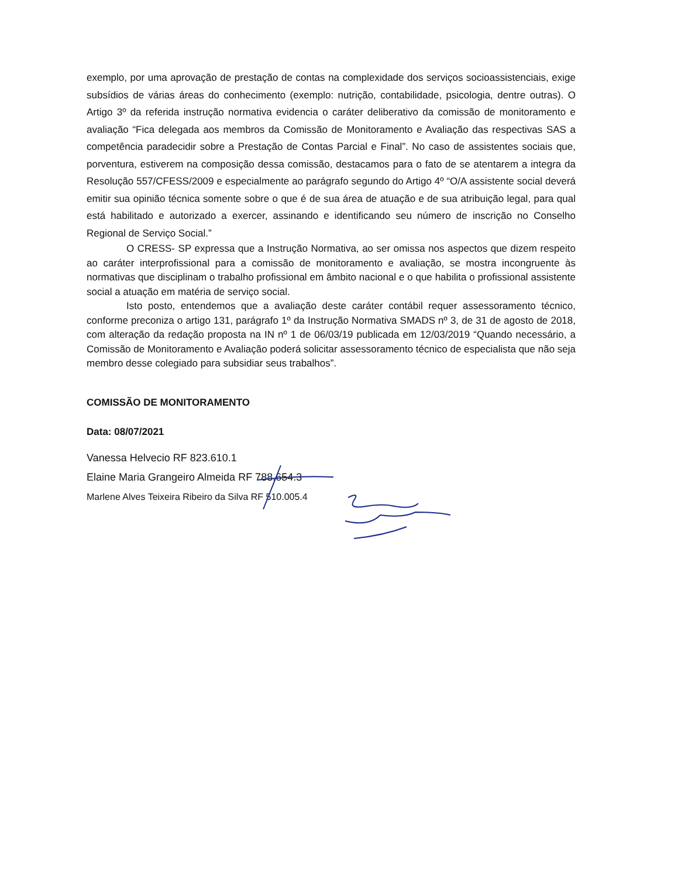exemplo, por uma aprovação de prestação de contas na complexidade dos serviços socioassistenciais, exige subsídios de várias áreas do conhecimento (exemplo: nutrição, contabilidade, psicologia, dentre outras). O Artigo 3º da referida instrução normativa evidencia o caráter deliberativo da comissão de monitoramento e avaliação “Fica delegada aos membros da Comissão de Monitoramento e Avaliação das respectivas SAS a competência paradecidir sobre a Prestação de Contas Parcial e Final”. No caso de assistentes sociais que, porventura, estiverem na composição dessa comissão, destacamos para o fato de se atentarem a integra da Resolução 557/CFESS/2009 e especialmente ao parágrafo segundo do Artigo 4º “O/A assistente social deverá emitir sua opinião técnica somente sobre o que é de sua área de atuação e de sua atribuição legal, para qual está habilitado e autorizado a exercer, assinando e identificando seu número de inscrição no Conselho Regional de Serviço Social.”
O CRESS- SP expressa que a Instrução Normativa, ao ser omissa nos aspectos que dizem respeito ao caráter interprofissional para a comissão de monitoramento e avaliação, se mostra incongruente às normativas que disciplinam o trabalho profissional em âmbito nacional e o que habilita o profissional assistente social a atuação em matéria de serviço social.
Isto posto, entendemos que a avaliação deste caráter contábil requer assessoramento técnico, conforme preconiza o artigo 131, parágrafo 1º da Instrução Normativa SMADS nº 3, de 31 de agosto de 2018, com alteração da redação proposta na IN nº 1 de 06/03/19 publicada em 12/03/2019 “Quando necessário, a Comissão de Monitoramento e Avaliação poderá solicitar assessoramento técnico de especialista que não seja membro desse colegiado para subsidiar seus trabalhos”.
COMISSÃO DE MONITORAMENTO
Data: 08/07/2021
Vanessa Helvecio RF 823.610.1
Elaine Maria Grangeiro Almeida RF 788.654.3
Marlene Alves Teixeira Ribeiro da Silva RF 510.005.4